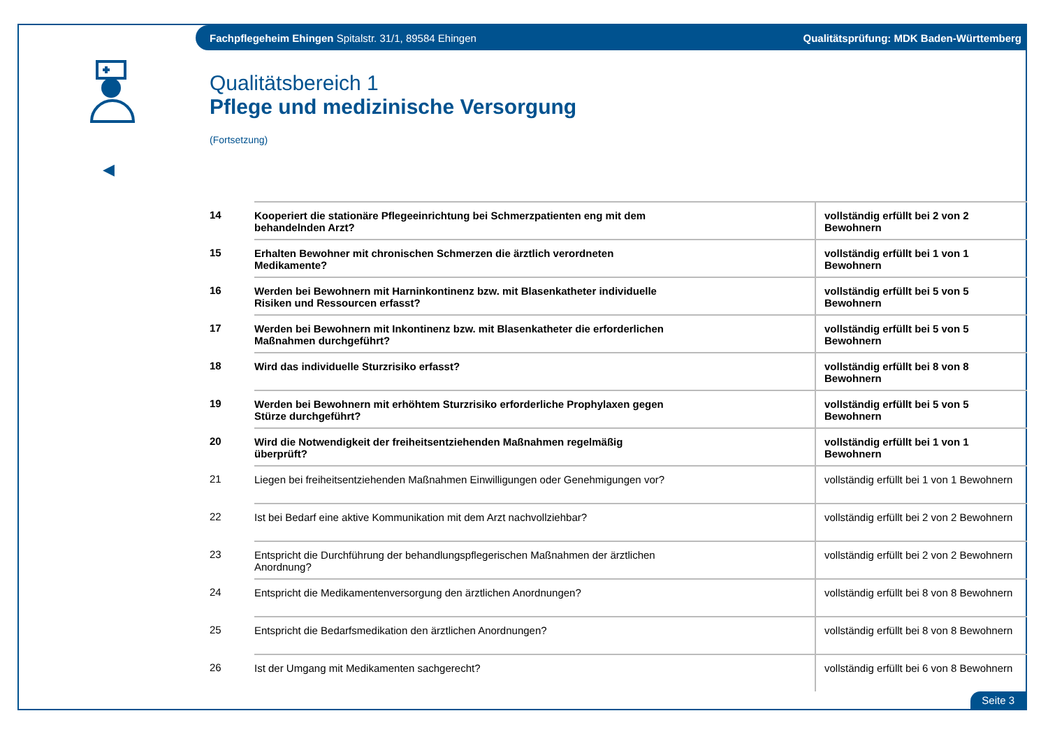Fachpflegeheim Ehingen Spitalstr. 31/1, 89584 Ehingen Qualitätsprüfung: MDK Baden-Württemberg
◀
Qualitätsbereich 1
Pflege und medizinische Versorgung
(Fortsetzung)
| 14 | Kooperiert die stationäre Pflegeeinrichtung bei Schmerzpatienten eng mit dem behandelnden Arzt? | vollständig erfüllt bei 2 von 2 Bewohnern |
| 15 | Erhalten Bewohner mit chronischen Schmerzen die ärztlich verordneten Medikamente? | vollständig erfüllt bei 1 von 1 Bewohnern |
| 16 | Werden bei Bewohnern mit Harninkontinenz bzw. mit Blasenkatheter individuelle Risiken und Ressourcen erfasst? | vollständig erfüllt bei 5 von 5 Bewohnern |
| 17 | Werden bei Bewohnern mit Inkontinenz bzw. mit Blasenkatheter die erforderlichen Maßnahmen durchgeführt? | vollständig erfüllt bei 5 von 5 Bewohnern |
| 18 | Wird das individuelle Sturzrisiko erfasst? | vollständig erfüllt bei 8 von 8 Bewohnern |
| 19 | Werden bei Bewohnern mit erhöhtem Sturzrisiko erforderliche Prophylaxen gegen Stürze durchgeführt? | vollständig erfüllt bei 5 von 5 Bewohnern |
| 20 | Wird die Notwendigkeit der freiheitsentziehenden Maßnahmen regelmäßig überprüft? | vollständig erfüllt bei 1 von 1 Bewohnern |
| 21 | Liegen bei freiheitsentziehenden Maßnahmen Einwilligungen oder Genehmigungen vor? | vollständig erfüllt bei 1 von 1 Bewohnern |
| 22 | Ist bei Bedarf eine aktive Kommunikation mit dem Arzt nachvollziehbar? | vollständig erfüllt bei 2 von 2 Bewohnern |
| 23 | Entspricht die Durchführung der behandlungspflegerischen Maßnahmen der ärztlichen Anordnung? | vollständig erfüllt bei 2 von 2 Bewohnern |
| 24 | Entspricht die Medikamentenversorgung den ärztlichen Anordnungen? | vollständig erfüllt bei 8 von 8 Bewohnern |
| 25 | Entspricht die Bedarfsmedikation den ärztlichen Anordnungen? | vollständig erfüllt bei 8 von 8 Bewohnern |
| 26 | Ist der Umgang mit Medikamenten sachgerecht? | vollständig erfüllt bei 6 von 8 Bewohnern |
Seite 3